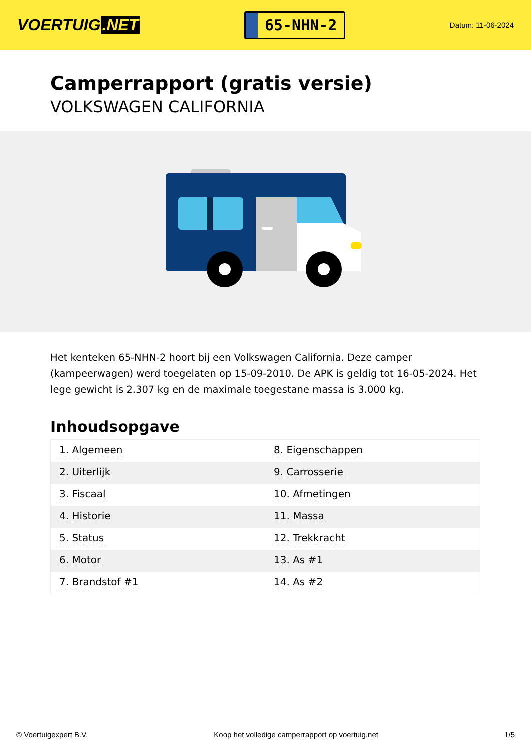VOERTUIG.NET
65-NHN-2
Datum: 11-06-2024
Camperrapport (gratis versie)
VOLKSWAGEN CALIFORNIA
Het kenteken 65-NHN-2 hoort bij een Volkswagen California. Deze camper (kampeerwagen) werd toegelaten op 15-09-2010. De APK is geldig tot 16-05-2024. Het lege gewicht is 2.307 kg en de maximale toegestane massa is 3.000 kg.
Inhoudsopgave
| 1. Algemeen | 8. Eigenschappen |
| 2. Uiterlijk | 9. Carrosserie |
| 3. Fiscaal | 10. Afmetingen |
| 4. Historie | 11. Massa |
| 5. Status | 12. Trekkracht |
| 6. Motor | 13. As #1 |
| 7. Brandstof #1 | 14. As #2 |
© Voertuigexpert B.V. Koop het volledige camperrapport op voertuig.net 1/5